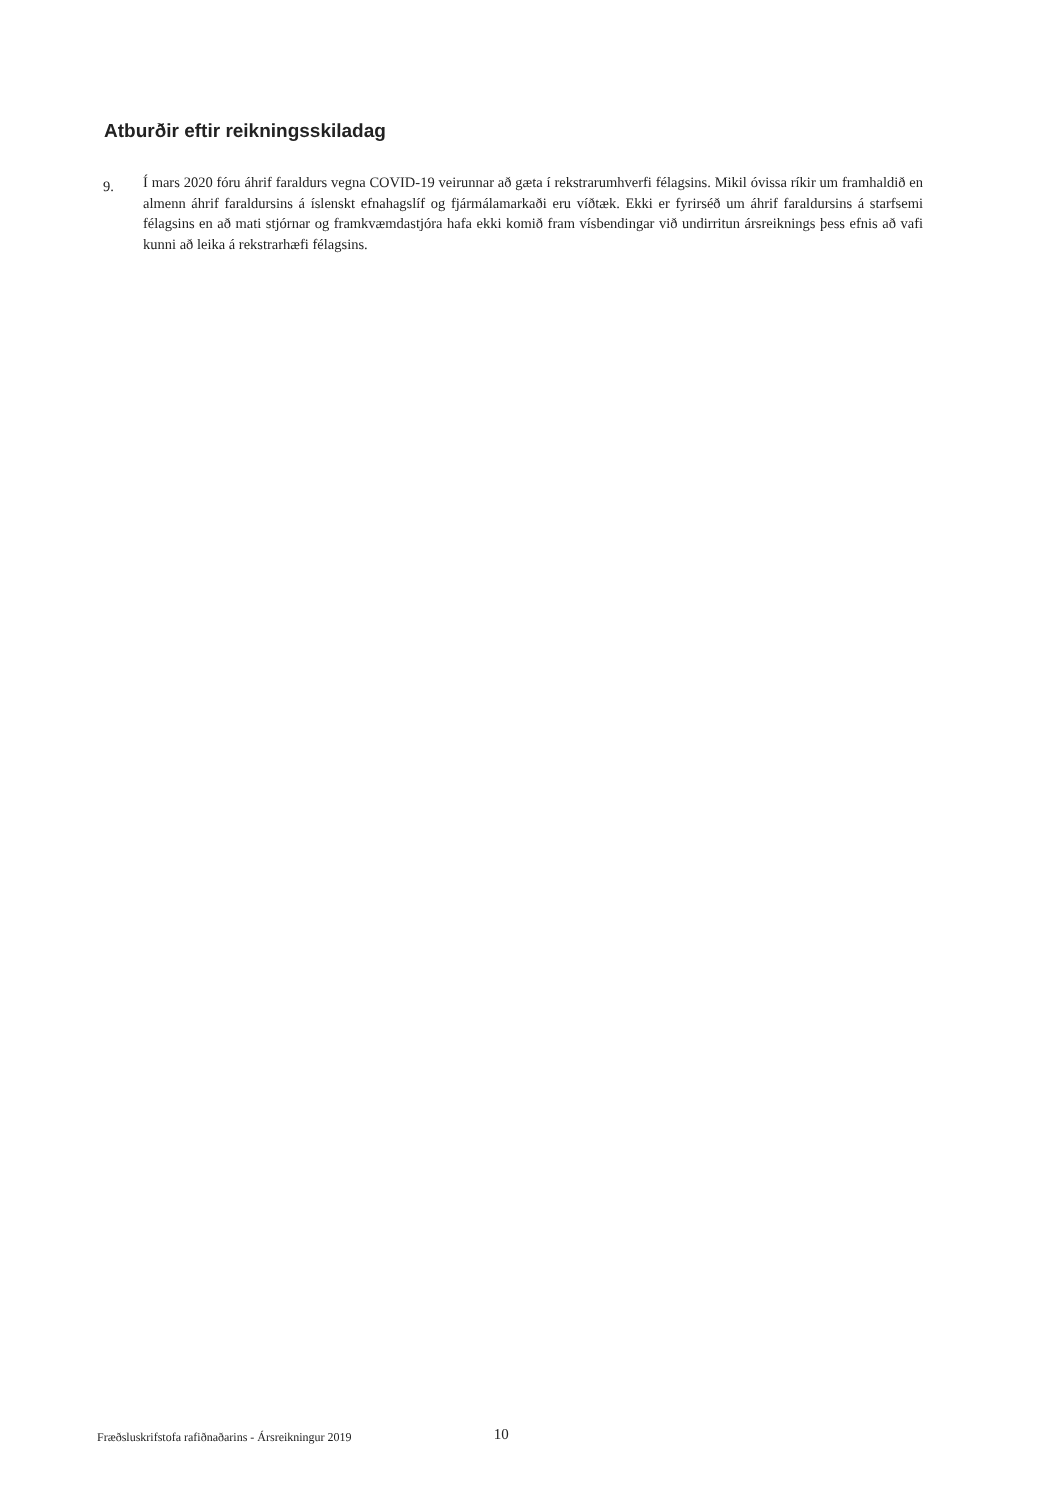Atburðir eftir reikningsskiladag
9.
Í mars 2020 fóru áhrif faraldurs vegna COVID-19 veirunnar að gæta í rekstrarumhverfi félagsins. Mikil óvissa ríkir um framhaldið en almenn áhrif faraldursins á íslenskt efnahagslíf og fjármálamarkaði eru víðtæk. Ekki er fyrirséð um áhrif faraldursins á starfsemi félagsins en að mati stjórnar og framkvæmdastjóra hafa ekki komið fram vísbendingar við undirritun ársreiknings þess efnis að vafi kunni að leika á rekstrarhæfi félagsins.
Fræðsluskrifstofa rafiðnaðarins - Ársreikningur 2019 10